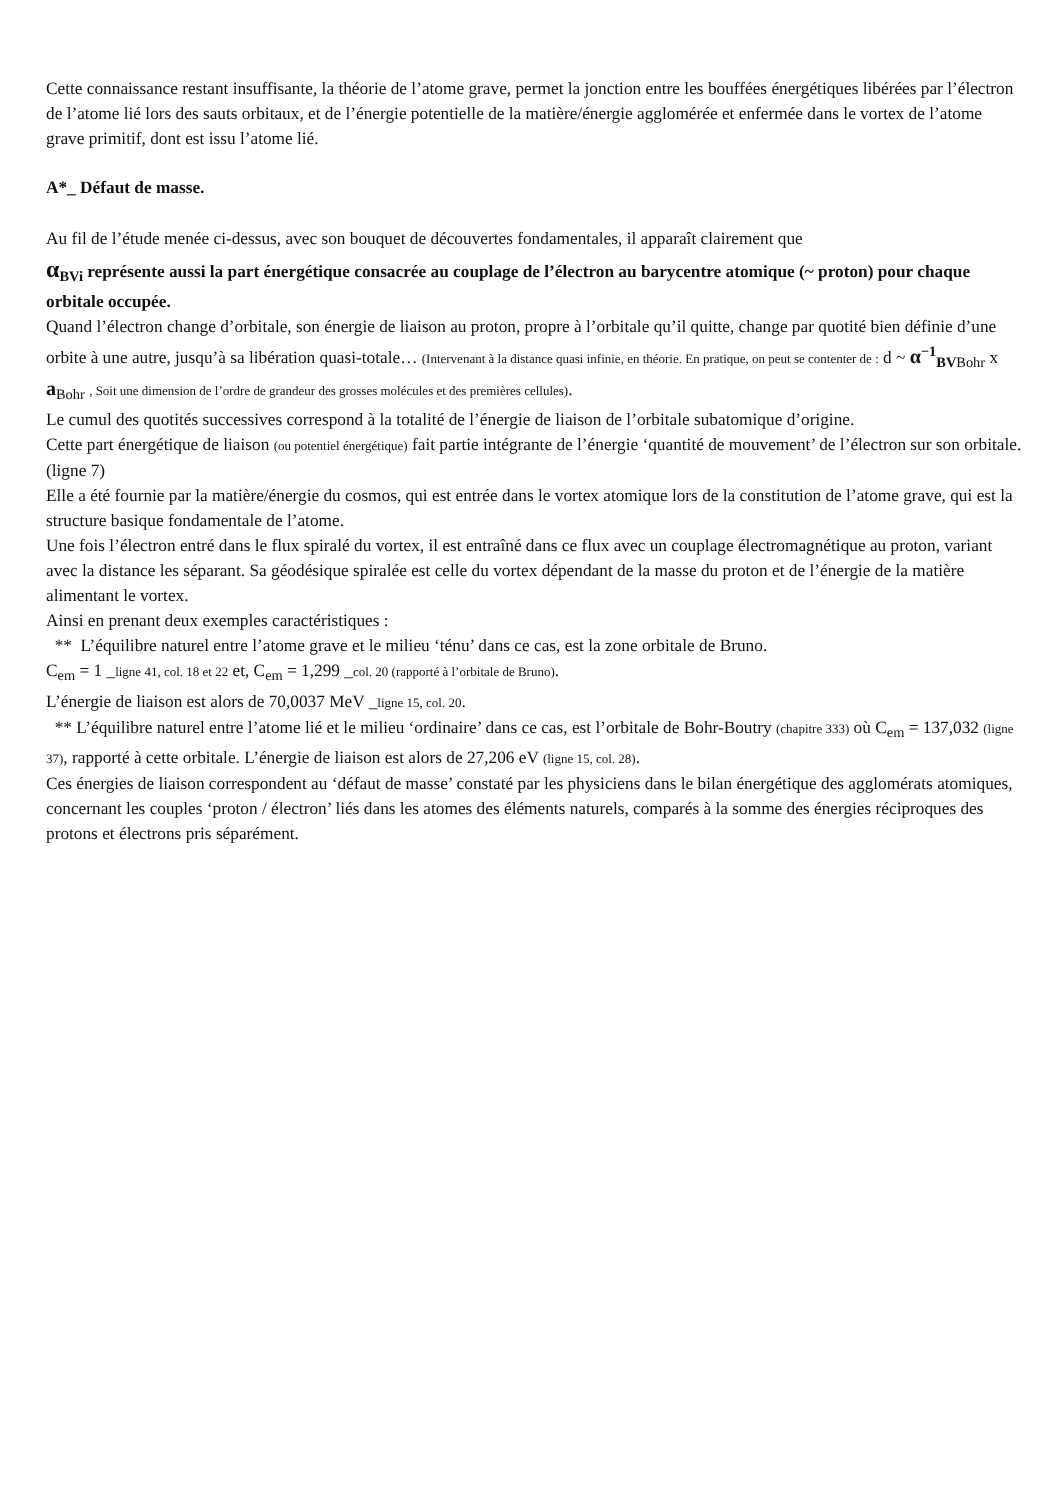Cette connaissance restant insuffisante, la théorie de l’atome grave, permet la jonction entre les bouffées énergétiques libérées par l’électron de l’atome lié lors des sauts orbitaux, et de l’énergie potentielle de la matière/énergie agglomérée et enfermée dans le vortex de l’atome grave primitif, dont est issu l’atome lié.
A*_ Défaut de masse.
Au fil de l’étude menée ci-dessus, avec son bouquet de découvertes fondamentales, il apparaît clairement que
α<sub>BVi</sub> représente aussi la part énergétique consacrée au couplage de l’électron au barycentre atomique (~ proton) pour chaque orbitale occupée.
Quand l’électron change d’orbitale, son énergie de liaison au proton, propre à l’orbitale qu’il quitte, change par quotité bien définie d’une orbite à une autre, jusqu’à sa libération quasi-totale… (Intervenant à la distance quasi infinie, en théorie. En pratique, on peut se contenter de : d ~ α<sup>−1</sup><sub>BVBohr</sub> x a<sub>Bohr</sub> , Soit une dimension de l’ordre de grandeur des grosses molécules et des premières cellules).
Le cumul des quotités successives correspond à la totalité de l’énergie de liaison de l’orbitale subatomique d’origine.
Cette part énergétique de liaison (ou potentiel énergétique) fait partie intégrante de l’énergie ‘quantité de mouvement’ de l’électron sur son orbitale. (ligne 7)
Elle a été fournie par la matière/énergie du cosmos, qui est entrée dans le vortex atomique lors de la constitution de l’atome grave, qui est la structure basique fondamentale de l’atome.
Une fois l’électron entré dans le flux spiralé du vortex, il est entraîné dans ce flux avec un couplage électromagnétique au proton, variant avec la distance les séparant. Sa géodésique spiralée est celle du vortex dépendant de la masse du proton et de l’énergie de la matière alimentant le vortex.
Ainsi en prenant deux exemples caractéristiques :
** L’équilibre naturel entre l’atome grave et le milieu ‘ténu’ dans ce cas, est la zone orbitale de Bruno.
C<sub>em</sub> = 1 _ligne 41, col. 18 et 22 et, C<sub>em</sub> = 1,299 _col. 20 (rapporté à l’orbitale de Bruno).
L’énergie de liaison est alors de 70,0037 MeV _ligne 15, col. 20.
** L’équilibre naturel entre l’atome lié et le milieu ‘ordinaire’ dans ce cas, est l’orbitale de Bohr-Boutry (chapitre 333) où C<sub>em</sub> = 137,032 (ligne 37), rapporté à cette orbitale. L’énergie de liaison est alors de 27,206 eV (ligne 15, col. 28).
Ces énergies de liaison correspondent au ‘défaut de masse’ constaté par les physiciens dans le bilan énergétique des agglomérats atomiques, concernant les couples ‘proton / électron’ liés dans les atomes des éléments naturels, comparés à la somme des énergies réciproques des protons et électrons pris séparément.